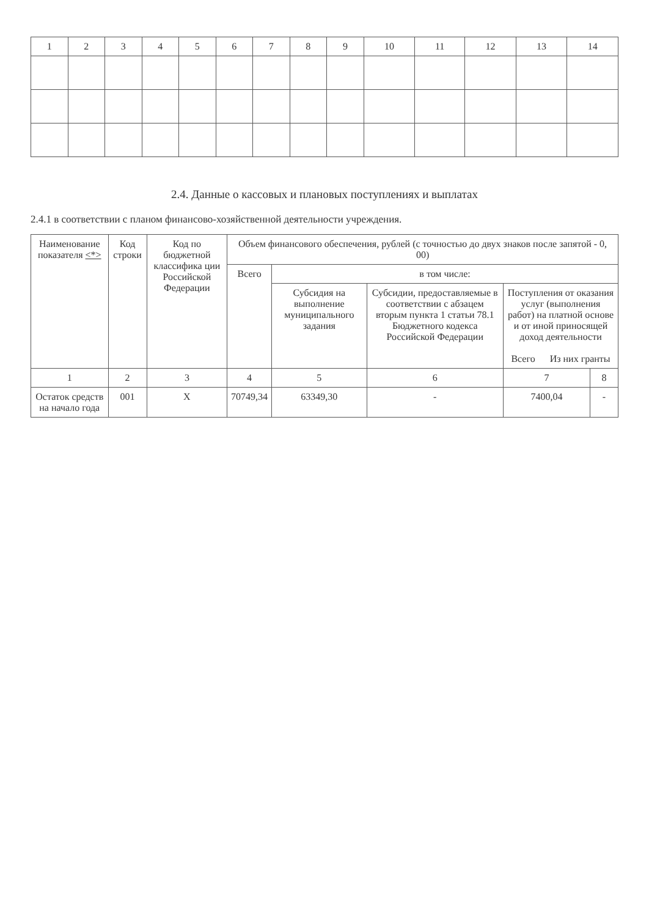| 1 | 2 | 3 | 4 | 5 | 6 | 7 | 8 | 9 | 10 | 11 | 12 | 13 | 14 |
| --- | --- | --- | --- | --- | --- | --- | --- | --- | --- | --- | --- | --- | --- |
2.4. Данные о кассовых и плановых поступлениях и выплатах
2.4.1 в соответствии с планом финансово-хозяйственной деятельности учреждения.
| Наименование показателя <*> | Код строки | Код по бюджетной классифика ции Российской Федерации | Объем финансового обеспечения, рублей (с точностью до двух знаков после запятой - 0, 00) | | | | |
| --- | --- | --- | --- | --- | --- | --- | --- |
| | | | Всего | в том числе: | | | |
| | | | | Субсидия на выполнение муниципального задания | Субсидии, предоставляемые в соответствии с абзацем вторым пункта 1 статьи 78.1 Бюджетного кодекса Российской Федерации | Поступления от оказания услуг (выполнения работ) на платной основе и от иной приносящей доход деятельности Всего Из них гранты | |
| 1 | 2 | 3 | 4 | 5 | 6 | 7 | 8 |
| Остаток средств на начало года | 001 | X | 70749,34 | 63349,30 | - | 7400,04 | - |